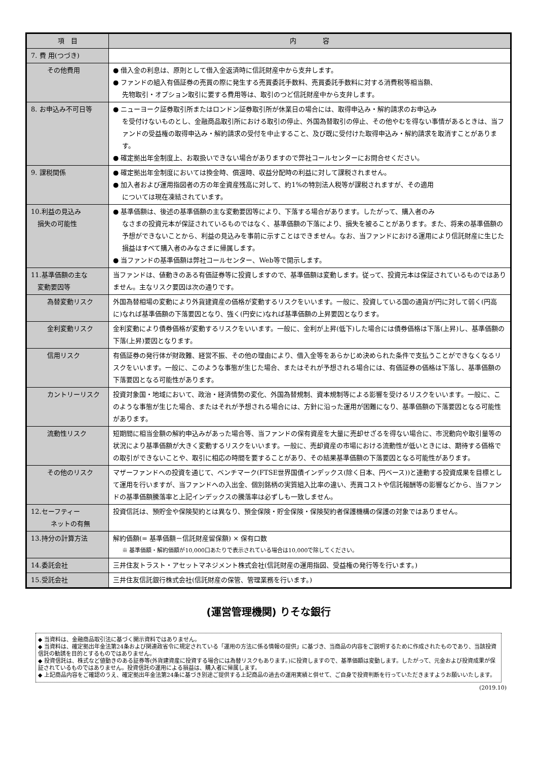| 項 目 | 内 容 |
| --- | --- |
| 7. 費 用(つづき) | |
| その他費用 | ● 借入金の利息は、原則として借入金返済時に信託財産中から支弁します。 ● ファンドの組入有価証券の売買の際に発生する売買委託手数料、売買委託手数料に対する消費税等相当額、 先物取引・オプション取引に要する費用等は、取引のつど信託財産中から支弁します。 |
| 8. お申込み不可日等 | ● ニューヨーク証券取引所またはロンドン証券取引所が休業日の場合には、取得申込み・解約請求のお申込み を受付けないものとし、金融商品取引所における取引の停止、外国為替取引の停止、その他やむを得ない事情があるときは、当ファンドの受益権の取得申込み・解約請求の受付を中止すること、及び既に受付けた取得申込み・解約請求を取消すことがあります。 ● 確定拠出年金制度上、お取扱いできない場合がありますので弊社コールセンターにお問合せください。 |
| 9. 課税関係 | ● 確定拠出年金制度においては換金時、償還時、収益分配時の利益に対して課税されません。 ● 加入者および運用指図者の方の年金資産残高に対して、約1%の特別法人税等が課税されますが、その適用 については現在凍結されています。 |
| 10.利益の見込み 損失の可能性 | ● 基準価額は、後述の基準価額の主な変動要因等により、下落する場合があります。したがって、購入者のみ なさまの投資元本が保証されているものではなく、基準価額の下落により、損失を被ることがあります。また、将来の基準価額の予想ができないことから、利益の見込みを事前に示すことはできません。なお、当ファンドにおける運用により信託財産に生じた損益はすべて購入者のみなさまに帰属します。 ● 当ファンドの基準価額は弊社コールセンター、Web等で開示します。 |
| 11.基準価額の主な 変動要因等 | 当ファンドは、値動きのある有価証券等に投資しますので、基準価額は変動します。従って、投資元本は保証されているものではありません。主なリスク要因は次の通りです。 |
| 為替変動リスク | 外国為替相場の変動により外貨建資産の価格が変動するリスクをいいます。一般に、投資している国の通貨が円に対して弱く(円高に)なれば基準価額の下落要因となり、強く(円安に)なれば基準価額の上昇要因となります。 |
| 金利変動リスク | 金利変動により債券価格が変動するリスクをいいます。一般に、金利が上昇(低下)した場合には債券価格は下落(上昇)し、基準価額の下落(上昇)要因となります。 |
| 信用リスク | 有価証券の発行体が財政難、経営不振、その他の理由により、借入金等をあらかじめ決められた条件で支払うことができなくなるリスクをいいます。一般に、このような事態が生じた場合、またはそれが予想される場合には、有価証券の価格は下落し、基準価額の下落要因となる可能性があります。 |
| カントリーリスク | 投資対象国・地域において、政治・経済情勢の変化、外国為替規制、資本規制等による影響を受けるリスクをいいます。一般に、このような事態が生じた場合、またはそれが予想される場合には、方針に沿った運用が困難になり、基準価額の下落要因となる可能性があります。 |
| 流動性リスク | 短期間に相当金額の解約申込みがあった場合等、当ファンドの保有資産を大量に売却せざるを得ない場合に、市況動向や取引量等の状況により基準価額が大きく変動するリスクをいいます。一般に、売却資産の市場における流動性が低いときには、期待する価格での取引ができないことや、取引に相応の時間を要することがあり、その結果基準価額の下落要因となる可能性があります。 |
| その他のリスク | マザーファンドへの投資を通じて、ベンチマーク(FTSE世界国債インデックス(除く日本、円ベース))と連動する投資成果を目標として運用を行いますが、当ファンドへの入出金、個別銘柄の実質組入比率の違い、売買コストや信託報酬等の影響などから、当ファンドの基準価額騰落率と上記インデックスの騰落率は必ずしも一致しません。 |
| 12.セーフティー ネットの有無 | 投資信託は、預貯金や保険契約とは異なり、預金保険・貯金保険・保険契約者保護機構の保護の対象ではありません。 |
| 13.持分の計算方法 | 解約価額(= 基準価額－信託財産留保額) × 保有口数 ※ 基準価額・解約価額が10,000口あたりで表示されている場合は10,000で除してください。 |
| 14.委託会社 | 三井住友トラスト・アセットマネジメント株式会社(信託財産の運用指図、受益権の発行等を行います。) |
| 15.受託会社 | 三井住友信託銀行株式会社(信託財産の保管、管理業務を行います。) |
(運営管理機関) りそな銀行
◆ 当資料は、金融商品取引法に基づく開示資料ではありません。
◆ 当資料は、確定拠出年金法第24条および関連政省令に規定されている「運用の方法に係る情報の提供」に基づき、当商品の内容をご説明するために作成されたものであり、当該投資信託の勧誘を目的とするものではありません。
◆ 投資信託は、株式など値動きのある証券等(外貨建資産に投資する場合には為替リスクもあります。)に投資しますので、基準価額は変動します。したがって、元金および投資成果が保証されているものではありません。投資信託の運用による損益は、購入者に帰属します。
◆ 上記商品内容をご確認のうえ、確定拠出年金法第24条に基づき別途ご提供する上記商品の過去の運用実績と併せて、ご自身で投資判断を行っていただきますようお願いいたします。
(2019.10)